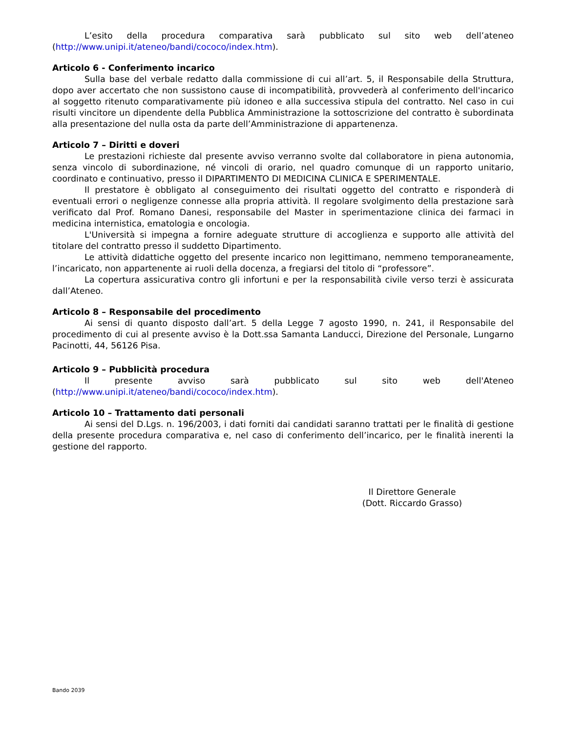L’esito della procedura comparativa sarà pubblicato sul sito web dell’ateneo (http://www.unipi.it/ateneo/bandi/cococo/index.htm).
Articolo 6 - Conferimento incarico
Sulla base del verbale redatto dalla commissione di cui all’art. 5, il Responsabile della Struttura, dopo aver accertato che non sussistono cause di incompatibilità, provvederà al conferimento dell'incarico al soggetto ritenuto comparativamente più idoneo e alla successiva stipula del contratto. Nel caso in cui risulti vincitore un dipendente della Pubblica Amministrazione la sottoscrizione del contratto è subordinata alla presentazione del nulla osta da parte dell’Amministrazione di appartenenza.
Articolo 7 – Diritti e doveri
Le prestazioni richieste dal presente avviso verranno svolte dal collaboratore in piena autonomia, senza vincolo di subordinazione, né vincoli di orario, nel quadro comunque di un rapporto unitario, coordinato e continuativo, presso il DIPARTIMENTO DI MEDICINA CLINICA E SPERIMENTALE.
Il prestatore è obbligato al conseguimento dei risultati oggetto del contratto e risponderà di eventuali errori o negligenze connesse alla propria attività. Il regolare svolgimento della prestazione sarà verificato dal Prof. Romano Danesi, responsabile del Master in sperimentazione clinica dei farmaci in medicina internistica, ematologia e oncologia.
L'Università si impegna a fornire adeguate strutture di accoglienza e supporto alle attività del titolare del contratto presso il suddetto Dipartimento.
Le attività didattiche oggetto del presente incarico non legittimano, nemmeno temporaneamente, l’incaricato, non appartenente ai ruoli della docenza, a fregiarsi del titolo di “professore”.
La copertura assicurativa contro gli infortuni e per la responsabilità civile verso terzi è assicurata dall’Ateneo.
Articolo 8 – Responsabile del procedimento
Ai sensi di quanto disposto dall’art. 5 della Legge 7 agosto 1990, n. 241, il Responsabile del procedimento di cui al presente avviso è la Dott.ssa Samanta Landucci, Direzione del Personale, Lungarno Pacinotti, 44, 56126 Pisa.
Articolo 9 – Pubblicità procedura
Il presente avviso sarà pubblicato sul sito web dell'Ateneo (http://www.unipi.it/ateneo/bandi/cococo/index.htm).
Articolo 10 – Trattamento dati personali
Ai sensi del D.Lgs. n. 196/2003, i dati forniti dai candidati saranno trattati per le finalità di gestione della presente procedura comparativa e, nel caso di conferimento dell’incarico, per le finalità inerenti la gestione del rapporto.
Il Direttore Generale
(Dott. Riccardo Grasso)
Bando 2039